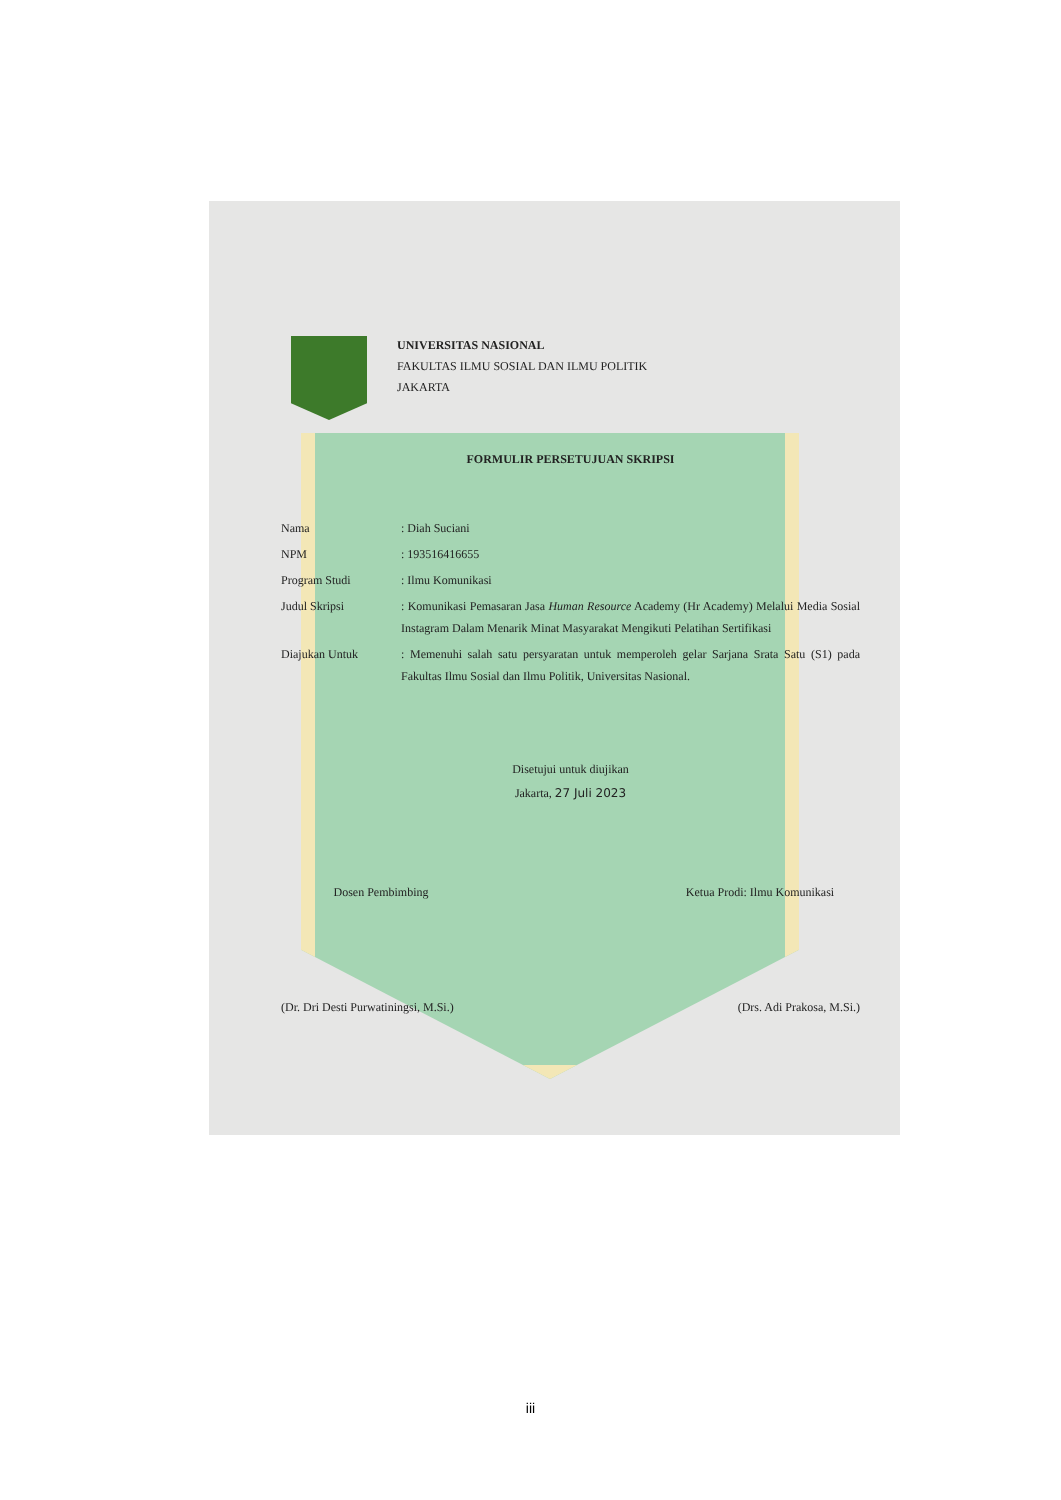UNIVERSITAS NASIONAL
FAKULTAS ILMU SOSIAL DAN ILMU POLITIK
JAKARTA
FORMULIR PERSETUJUAN SKRIPSI
Nama : Diah Suciani
NPM : 193516416655
Program Studi : Ilmu Komunikasi
Judul Skripsi : Komunikasi Pemasaran Jasa Human Resource Academy (Hr Academy) Melalui Media Sosial Instagram Dalam Menarik Minat Masyarakat Mengikuti Pelatihan Sertifikasi
Diajukan Untuk : Memenuhi salah satu persyaratan untuk memperoleh gelar Sarjana Srata Satu (S1) pada Fakultas Ilmu Sosial dan Ilmu Politik, Universitas Nasional.
Disetujui untuk diujikan
Jakarta, 27 Juli 2023
Dosen Pembimbing Ketua Prodi: Ilmu Komunikasi
(Dr. Dri Desti Purwatiningsi, M.Si.)
(Drs. Adi Prakosa, M.Si.)
iii